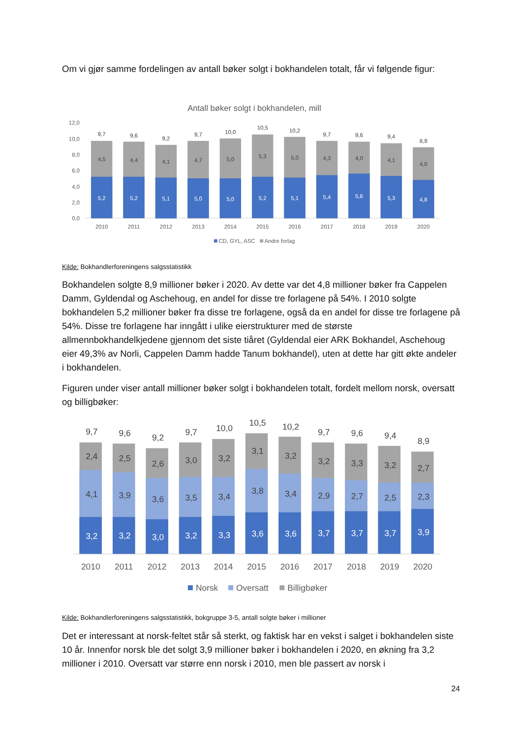Om vi gjør samme fordelingen av antall bøker solgt i bokhandelen totalt, får vi følgende figur:
Antall bøker solgt i bokhandelen, mill
12,0
10,0
8,0
6,0
4,0
2,0
0,0
5,2
5,2
5,1
5,0
5,0
5,2
5,1
5,4
5,6
5,3
4,8
4,5
4,4
4,1
4,7
5,0
5,3
5,0
4,3
4,0
4,1
4,0
9,7
9,6
9,2
9,7
10,0
10,5
10,2
9,7
9,6
9,4
8,9
2010
2011
2012
2013
2014
2015
2016
2017
2018
2019
2020
CD, GYL, ASC
Andre forlag
Kilde: Bokhandlerforeningens salgsstatistikk
Bokhandelen solgte 8,9 millioner bøker i 2020. Av dette var det 4,8 millioner bøker fra Cappelen Damm, Gyldendal og Aschehoug, en andel for disse tre forlagene på 54%. I 2010 solgte bokhandelen 5,2 millioner bøker fra disse tre forlagene, også da en andel for disse tre forlagene på 54%. Disse tre forlagene har inngått i ulike eierstrukturer med de største allmennbokhandelkjedene gjennom det siste tiåret (Gyldendal eier ARK Bokhandel, Aschehoug eier 49,3% av Norli, Cappelen Damm hadde Tanum bokhandel), uten at dette har gitt økte andeler i bokhandelen.
Figuren under viser antall millioner bøker solgt i bokhandelen totalt, fordelt mellom norsk, oversatt og billigbøker:
3,2
3,2
3,0
3,2
3,3
3,6
3,6
3,7
3,7
3,7
3,9
4,1
3,9
3,6
3,5
3,4
3,8
3,4
2,9
2,7
2,5
2,3
2,4
2,5
2,6
3,0
3,2
3,1
3,2
3,2
3,3
3,2
2,7
9,7
9,6
9,2
9,7
10,0
10,5
10,2
9,7
9,6
9,4
8,9
2010
2011
2012
2013
2014
2015
2016
2017
2018
2019
2020
Norsk
Oversatt
Billigbøker
Kilde: Bokhandlerforeningens salgsstatistikk, bokgruppe 3-5, antall solgte bøker i millioner
Det er interessant at norsk-feltet står så sterkt, og faktisk har en vekst i salget i bokhandelen siste 10 år. Innenfor norsk ble det solgt 3,9 millioner bøker i bokhandelen i 2020, en økning fra 3,2 millioner i 2010. Oversatt var større enn norsk i 2010, men ble passert av norsk i
24